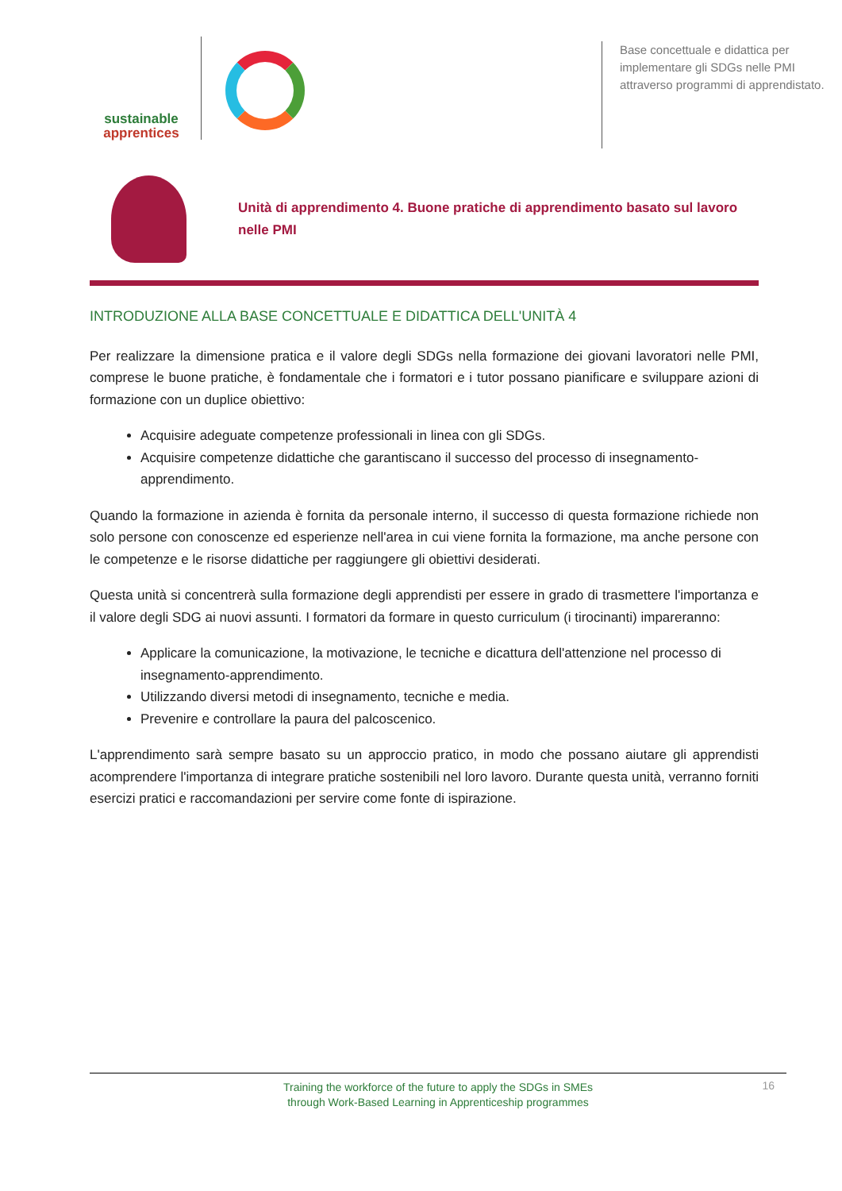sustainable
apprentices
Base concettuale e didattica per implementare gli SDGs nelle PMI attraverso programmi di apprendistato.
Unità di apprendimento 4. Buone pratiche di apprendimento basato sul lavoro nelle PMI
INTRODUZIONE ALLA BASE CONCETTUALE E DIDATTICA DELL'UNITÀ 4
Per realizzare la dimensione pratica e il valore degli SDGs nella formazione dei giovani lavoratori nelle PMI, comprese le buone pratiche, è fondamentale che i formatori e i tutor possano pianificare e sviluppare azioni di formazione con un duplice obiettivo:
Acquisire adeguate competenze professionali in linea con gli SDGs.
Acquisire competenze didattiche che garantiscano il successo del processo di insegnamento-apprendimento.
Quando la formazione in azienda è fornita da personale interno, il successo di questa formazione richiede non solo persone con conoscenze ed esperienze nell'area in cui viene fornita la formazione, ma anche persone con le competenze e le risorse didattiche per raggiungere gli obiettivi desiderati.
Questa unità si concentrerà sulla formazione degli apprendisti per essere in grado di trasmettere l'importanza e il valore degli SDG ai nuovi assunti. I formatori da formare in questo curriculum (i tirocinanti) impareranno:
Applicare la comunicazione, la motivazione, le tecniche e dicattura dell'attenzione nel processo di insegnamento-apprendimento.
Utilizzando diversi metodi di insegnamento, tecniche e media.
Prevenire e controllare la paura del palcoscenico.
L'apprendimento sarà sempre basato su un approccio pratico, in modo che possano aiutare gli apprendisti acomprendere l'importanza di integrare pratiche sostenibili nel loro lavoro. Durante questa unità, verranno forniti esercizi pratici e raccomandazioni per servire come fonte di ispirazione.
Training the workforce of the future to apply the SDGs in SMEs
through Work-Based Learning in Apprenticeship programmes
16